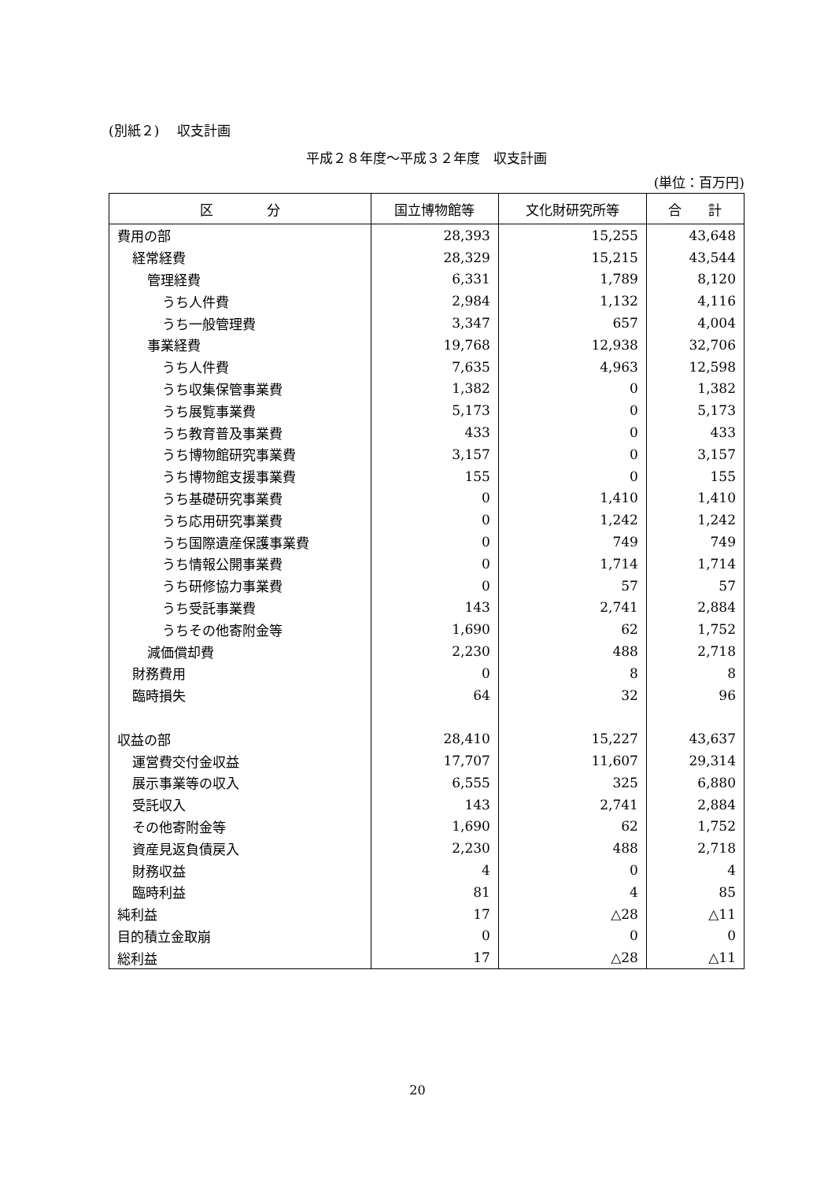(別紙２)　 収支計画
平成２８年度～平成３２年度　収支計画
(単位：百万円)
| 区 分 | 国立博物館等 | 文化財研究所等 | 合 計 |
| --- | --- | --- | --- |
| 費用の部 | 28,393 | 15,255 | 43,648 |
| 経常経費 | 28,329 | 15,215 | 43,544 |
| 管理経費 | 6,331 | 1,789 | 8,120 |
| うち人件費 | 2,984 | 1,132 | 4,116 |
| うち一般管理費 | 3,347 | 657 | 4,004 |
| 事業経費 | 19,768 | 12,938 | 32,706 |
| うち人件費 | 7,635 | 4,963 | 12,598 |
| うち収集保管事業費 | 1,382 | 0 | 1,382 |
| うち展覧事業費 | 5,173 | 0 | 5,173 |
| うち教育普及事業費 | 433 | 0 | 433 |
| うち博物館研究事業費 | 3,157 | 0 | 3,157 |
| うち博物館支援事業費 | 155 | 0 | 155 |
| うち基礎研究事業費 | 0 | 1,410 | 1,410 |
| うち応用研究事業費 | 0 | 1,242 | 1,242 |
| うち国際遺産保護事業費 | 0 | 749 | 749 |
| うち情報公開事業費 | 0 | 1,714 | 1,714 |
| うち研修協力事業費 | 0 | 57 | 57 |
| うち受託事業費 | 143 | 2,741 | 2,884 |
| うちその他寄附金等 | 1,690 | 62 | 1,752 |
| 減価償却費 | 2,230 | 488 | 2,718 |
| 財務費用 | 0 | 8 | 8 |
| 臨時損失 | 64 | 32 | 96 |
| 収益の部 | 28,410 | 15,227 | 43,637 |
| 運営費交付金収益 | 17,707 | 11,607 | 29,314 |
| 展示事業等の収入 | 6,555 | 325 | 6,880 |
| 受託収入 | 143 | 2,741 | 2,884 |
| その他寄附金等 | 1,690 | 62 | 1,752 |
| 資産見返負債戻入 | 2,230 | 488 | 2,718 |
| 財務収益 | 4 | 0 | 4 |
| 臨時利益 | 81 | 4 | 85 |
| 純利益 | 17 | △28 | △11 |
| 目的積立金取崩 | 0 | 0 | 0 |
| 総利益 | 17 | △28 | △11 |
20